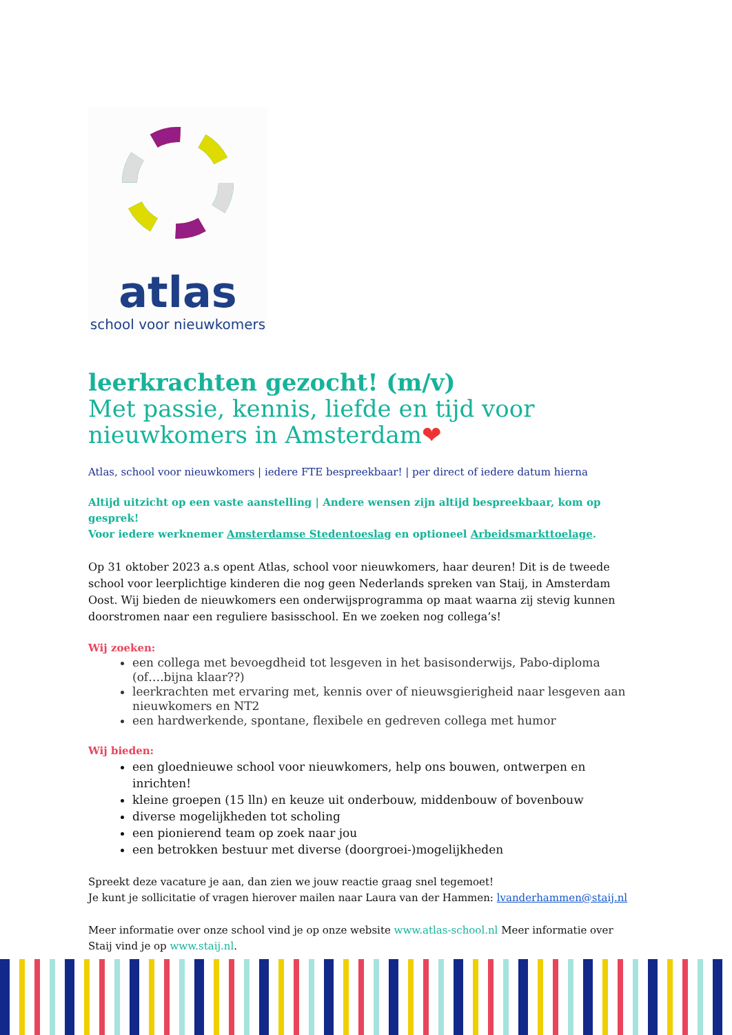atlas
school voor nieuwkomers
leerkrachten gezocht! (m/v)
Met passie, kennis, liefde en tijd voor nieuwkomers in Amsterdam❤
Atlas, school voor nieuwkomers | iedere FTE bespreekbaar! | per direct of iedere datum hierna
Altijd uitzicht op een vaste aanstelling | Andere wensen zijn altijd bespreekbaar, kom op gesprek!
Voor iedere werknemer Amsterdamse Stedentoeslag en optioneel Arbeidsmarkttoelage.
Op 31 oktober 2023 a.s opent Atlas, school voor nieuwkomers, haar deuren! Dit is de tweede school voor leerplichtige kinderen die nog geen Nederlands spreken van Staij, in Amsterdam Oost. Wij bieden de nieuwkomers een onderwijsprogramma op maat waarna zij stevig kunnen doorstromen naar een reguliere basisschool. En we zoeken nog collega’s!
Wij zoeken:
een collega met bevoegdheid tot lesgeven in het basisonderwijs, Pabo-diploma (of….bijna klaar??)
leerkrachten met ervaring met, kennis over of nieuwsgierigheid naar lesgeven aan nieuwkomers en NT2
een hardwerkende, spontane, flexibele en gedreven collega met humor
Wij bieden:
een gloednieuwe school voor nieuwkomers, help ons bouwen, ontwerpen en inrichten!
kleine groepen (15 lln) en keuze uit onderbouw, middenbouw of bovenbouw
diverse mogelijkheden tot scholing
een pionierend team op zoek naar jou
een betrokken bestuur met diverse (doorgroei-)mogelijkheden
Spreekt deze vacature je aan, dan zien we jouw reactie graag snel tegemoet!
Je kunt je sollicitatie of vragen hierover mailen naar Laura van der Hammen: lvanderhammen@staij.nl
Meer informatie over onze school vind je op onze website www.atlas-school.nl Meer informatie over Staij vind je op www.staij.nl.